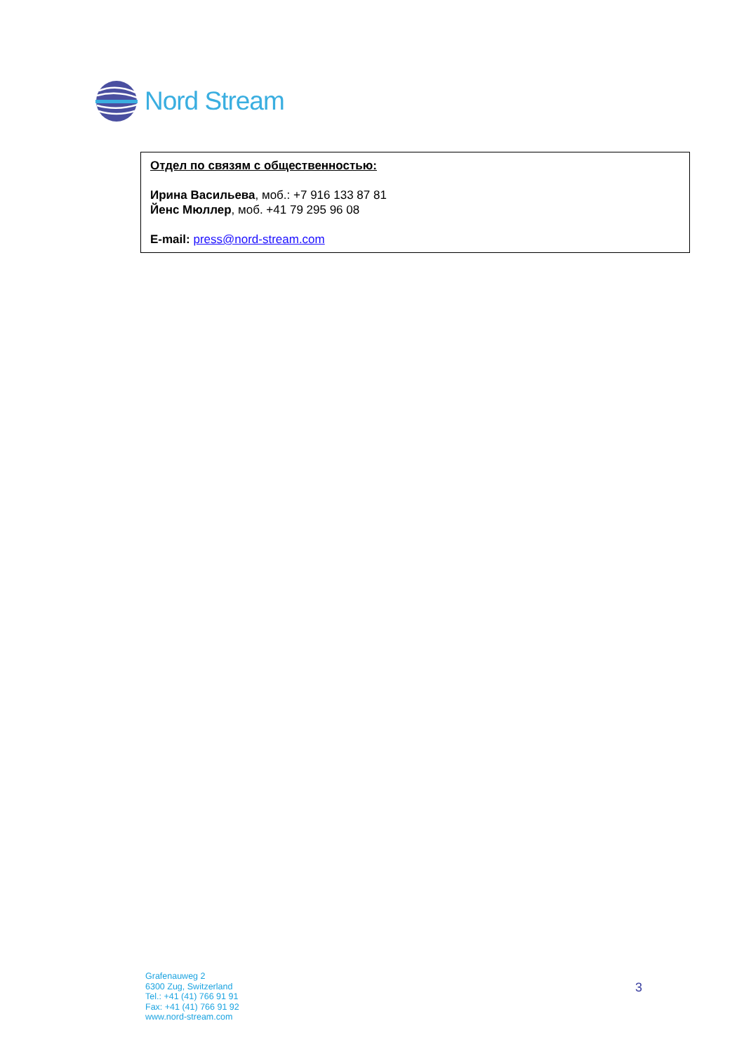Nord Stream
Отдел по связям с общественностью:
Ирина Васильева, моб.: +7 916 133 87 81
Йенс Мюллер, моб. +41 79 295 96 08
E-mail: press@nord-stream.com
Grafenauweg 2
6300 Zug, Switzerland
Tel.: +41 (41) 766 91 91
Fax: +41 (41) 766 91 92
www.nord-stream.com
3